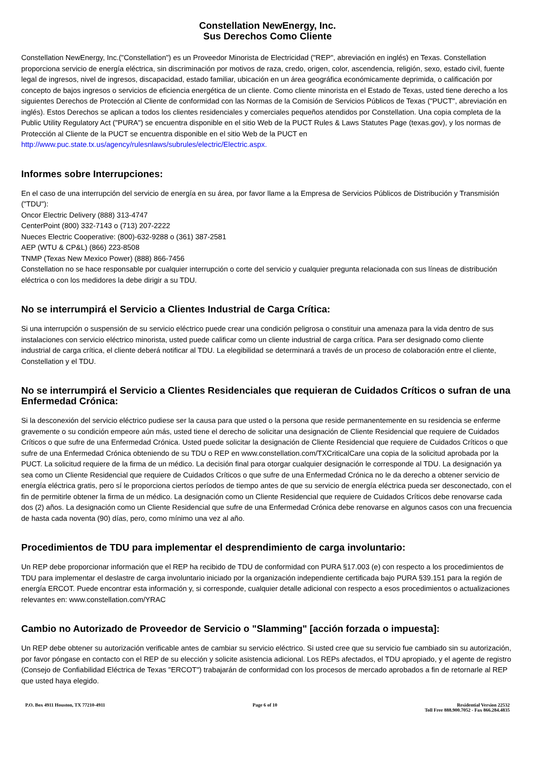Constellation NewEnergy, Inc.
Sus Derechos Como Cliente
Constellation NewEnergy, Inc.("Constellation") es un Proveedor Minorista de Electricidad ("REP", abreviación en inglés) en Texas. Constellation proporciona servicio de energía eléctrica, sin discriminación por motivos de raza, credo, origen, color, ascendencia, religión, sexo, estado civil, fuente legal de ingresos, nivel de ingresos, discapacidad, estado familiar, ubicación en un área geográfica económicamente deprimida, o calificación por concepto de bajos ingresos o servicios de eficiencia energética de un cliente. Como cliente minorista en el Estado de Texas, usted tiene derecho a los siguientes Derechos de Protección al Cliente de conformidad con las Normas de la Comisión de Servicios Públicos de Texas ("PUCT", abreviación en inglés). Estos Derechos se aplican a todos los clientes residenciales y comerciales pequeños atendidos por Constellation. Una copia completa de la Public Utility Regulatory Act ("PURA") se encuentra disponible en el sitio Web de la PUCT Rules & Laws Statutes Page (texas.gov), y los normas de Protección al Cliente de la PUCT se encuentra disponible en el sitio Web de la PUCT en http://www.puc.state.tx.us/agency/rulesnlaws/subrules/electric/Electric.aspx.
Informes sobre Interrupciones:
En el caso de una interrupción del servicio de energía en su área, por favor llame a la Empresa de Servicios Públicos de Distribución y Transmisión ("TDU"):
Oncor Electric Delivery (888) 313-4747
CenterPoint (800) 332-7143 o (713) 207-2222
Nueces Electric Cooperative: (800)-632-9288 o (361) 387-2581
AEP (WTU & CP&L) (866) 223-8508
TNMP (Texas New Mexico Power) (888) 866-7456
Constellation no se hace responsable por cualquier interrupción o corte del servicio y cualquier pregunta relacionada con sus líneas de distribución eléctrica o con los medidores la debe dirigir a su TDU.
No se interrumpirá el Servicio a Clientes Industrial de Carga Crítica:
Si una interrupción o suspensión de su servicio eléctrico puede crear una condición peligrosa o constituir una amenaza para la vida dentro de sus instalaciones con servicio eléctrico minorista, usted puede calificar como un cliente industrial de carga crítica. Para ser designado como cliente industrial de carga crítica, el cliente deberá notificar al TDU. La elegibilidad se determinará a través de un proceso de colaboración entre el cliente, Constellation y el TDU.
No se interrumpirá el Servicio a Clientes Residenciales que requieran de Cuidados Críticos o sufran de una Enfermedad Crónica:
Si la desconexión del servicio eléctrico pudiese ser la causa para que usted o la persona que reside permanentemente en su residencia se enferme gravemente o su condición empeore aún más, usted tiene el derecho de solicitar una designación de Cliente Residencial que requiere de Cuidados Críticos o que sufre de una Enfermedad Crónica. Usted puede solicitar la designación de Cliente Residencial que requiere de Cuidados Críticos o que sufre de una Enfermedad Crónica obteniendo de su TDU o REP en www.constellation.com/TXCriticalCare una copia de la solicitud aprobada por la PUCT. La solicitud requiere de la firma de un médico. La decisión final para otorgar cualquier designación le corresponde al TDU. La designación ya sea como un Cliente Residencial que requiere de Cuidados Críticos o que sufre de una Enfermedad Crónica no le da derecho a obtener servicio de energía eléctrica gratis, pero sí le proporciona ciertos períodos de tiempo antes de que su servicio de energía eléctrica pueda ser desconectado, con el fin de permitirle obtener la firma de un médico. La designación como un Cliente Residencial que requiere de Cuidados Críticos debe renovarse cada dos (2) años. La designación como un Cliente Residencial que sufre de una Enfermedad Crónica debe renovarse en algunos casos con una frecuencia de hasta cada noventa (90) días, pero, como mínimo una vez al año.
Procedimientos de TDU para implementar el desprendimiento de carga involuntario:
Un REP debe proporcionar información que el REP ha recibido de TDU de conformidad con PURA §17.003 (e) con respecto a los procedimientos de TDU para implementar el deslastre de carga involuntario iniciado por la organización independiente certificada bajo PURA §39.151 para la región de energía ERCOT. Puede encontrar esta información y, si corresponde, cualquier detalle adicional con respecto a esos procedimientos o actualizaciones relevantes en: www.constellation.com/YRAC
Cambio no Autorizado de Proveedor de Servicio o "Slamming" [acción forzada o impuesta]:
Un REP debe obtener su autorización verificable antes de cambiar su servicio eléctrico. Si usted cree que su servicio fue cambiado sin su autorización, por favor póngase en contacto con el REP de su elección y solicite asistencia adicional. Los REPs afectados, el TDU apropiado, y el agente de registro (Consejo de Confiabilidad Eléctrica de Texas "ERCOT") trabajarán de conformidad con los procesos de mercado aprobados a fin de retornarle al REP que usted haya elegido.
P.O. Box 4911 Houston, TX 77210-4911
Page 6 of 10 Residential Version 22532
Toll Free 888.900.7052 - Fax 866.284.4835